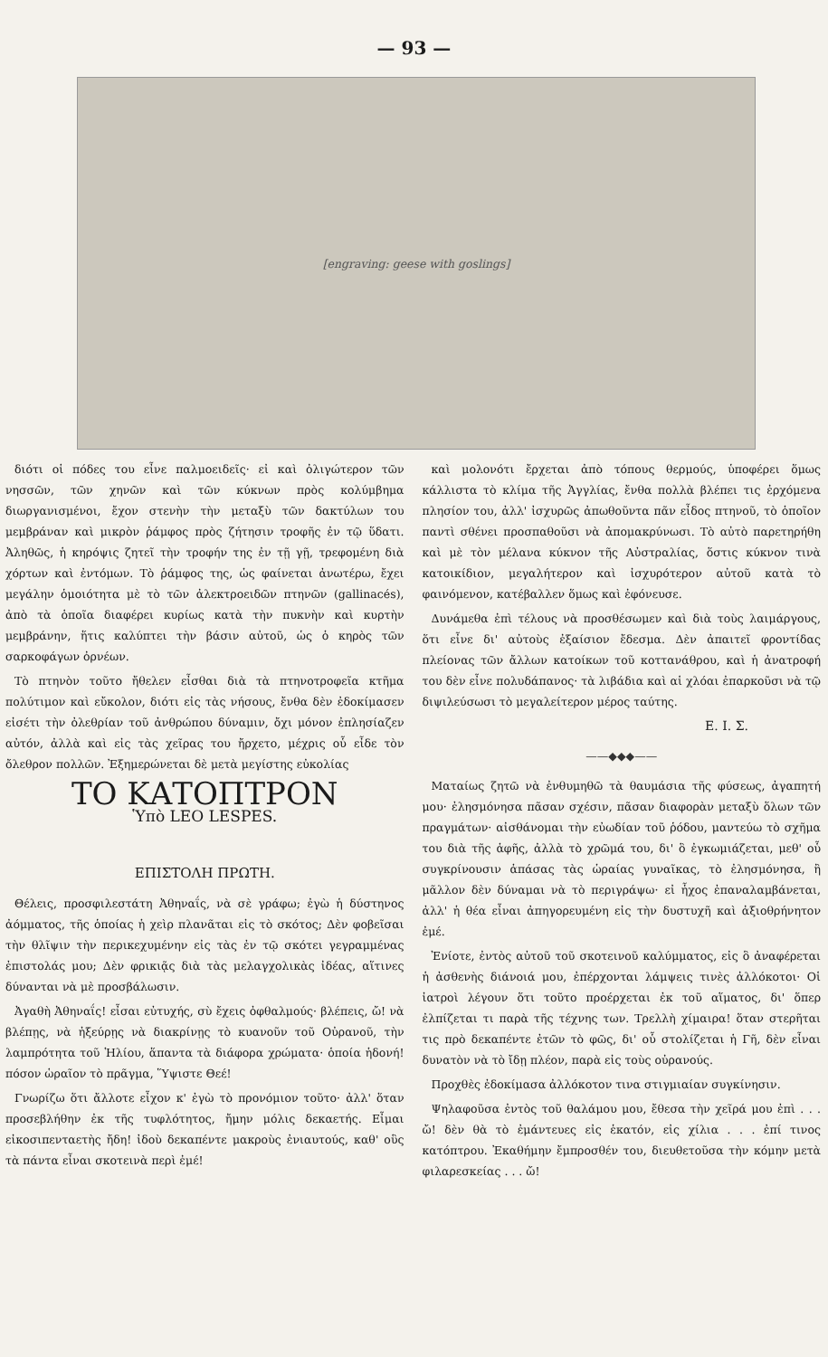— 93 —
[engraving: geese with goslings]
διότι οἱ πόδες του εἶνε παλμοειδεῖς· εἰ καὶ ὀλιγώτερον τῶν νησσῶν, τῶν χηνῶν καὶ τῶν κύκνων πρὸς κολύμβημα διωργανισμένοι, ἔχον στενὴν τὴν μεταξὺ τῶν δακτύλων του μεμβράναν καὶ μικρὸν ῥάμφος πρὸς ζήτησιν τροφῆς ἐν τῷ ὕδατι. Ἀληθῶς, ἡ κηρόψις ζητεῖ τὴν τροφήν της ἐν τῇ γῇ, τρεφομένη διὰ χόρτων καὶ ἐντόμων. Τὸ ῥάμφος της, ὡς φαίνεται ἀνωτέρω, ἔχει μεγάλην ὁμοιότητα μὲ τὸ τῶν ἀλεκτροειδῶν πτηνῶν (gallinacés), ἀπὸ τὰ ὁποῖα διαφέρει κυρίως κατὰ τὴν πυκνὴν καὶ κυρτὴν μεμβράνην, ἥτις καλύπτει τὴν βάσιν αὐτοῦ, ὡς ὁ κηρὸς τῶν σαρκοφάγων ὀρνέων.
Τὸ πτηνὸν τοῦτο ἤθελεν εἶσθαι διὰ τὰ πτηνοτροφεῖα κτῆμα πολύτιμον καὶ εὔκολον, διότι εἰς τὰς νήσους, ἔνθα δὲν ἐδοκίμασεν εἰσέτι τὴν ὀλεθρίαν τοῦ ἀνθρώπου δύναμιν, ὄχι μόνον ἐπλησίαζεν αὐτόν, ἀλλὰ καὶ εἰς τὰς χεῖρας του ἤρχετο, μέχρις οὗ εἶδε τὸν ὄλεθρον πολλῶν. Ἐξημερώνεται δὲ μετὰ μεγίστης εὐκολίας
ΤΟ ΚΑΤΟΠΤΡΟΝ
Ὑπὸ LEO LESPES.
ΕΠΙΣΤΟΛΗ ΠΡΩΤΗ.
Θέλεις, προσφιλεστάτη Ἀθηναΐς, νὰ σὲ γράφω; ἐγὼ ἡ δύστηνος ἀόμματος, τῆς ὁποίας ἡ χεὶρ πλανᾶται εἰς τὸ σκότος; Δὲν φοβεῖσαι τὴν θλῖψιν τὴν περικεχυμένην εἰς τὰς ἐν τῷ σκότει γεγραμμένας ἐπιστολάς μου; Δὲν φρικιᾷς διὰ τὰς μελαγχολικὰς ἰδέας, αἵτινες δύνανται νὰ μὲ προσβάλωσιν.
Ἀγαθὴ Ἀθηναΐς! εἶσαι εὐτυχής, σὺ ἔχεις ὀφθαλμούς· βλέπεις, ὤ! νὰ βλέπῃς, νὰ ἠξεύρῃς νὰ διακρίνῃς τὸ κυανοῦν τοῦ Οὐρανοῦ, τὴν λαμπρότητα τοῦ Ἡλίου, ἅπαντα τὰ διάφορα χρώματα· ὁποία ἡδονή! πόσον ὡραῖον τὸ πρᾶγμα, Ὕψιστε Θεέ!
Γνωρίζω ὅτι ἄλλοτε εἶχον κ' ἐγὼ τὸ προνόμιον τοῦτο· ἀλλ' ὅταν προσεβλήθην ἐκ τῆς τυφλότητος, ἤμην μόλις δεκαετής. Εἶμαι εἰκοσιπενταετὴς ἤδη! ἰδοὺ δεκαπέντε μακροὺς ἐνιαυτούς, καθ' οὓς τὰ πάντα εἶναι σκοτεινὰ περὶ ἐμέ!
καὶ μολονότι ἔρχεται ἀπὸ τόπους θερμούς, ὑποφέρει ὅμως κάλλιστα τὸ κλίμα τῆς Ἀγγλίας, ἔνθα πολλὰ βλέπει τις ἐρχόμενα πλησίον του, ἀλλ' ἰσχυρῶς ἀπωθοῦντα πᾶν εἶδος πτηνοῦ, τὸ ὁποῖον παντὶ σθένει προσπαθοῦσι νὰ ἀπομακρύνωσι. Τὸ αὐτὸ παρετηρήθη καὶ μὲ τὸν μέλανα κύκνον τῆς Αὐστραλίας, ὅστις κύκνον τινὰ κατοικίδιον, μεγαλήτερον καὶ ἰσχυρότερον αὐτοῦ κατὰ τὸ φαινόμενον, κατέβαλλεν ὅμως καὶ ἐφόνευσε.
Δυνάμεθα ἐπὶ τέλους νὰ προσθέσωμεν καὶ διὰ τοὺς λαιμάργους, ὅτι εἶνε δι' αὐτοὺς ἐξαίσιον ἔδεσμα. Δὲν ἀπαιτεῖ φροντίδας πλείονας τῶν ἄλλων κατοίκων τοῦ κοττανάθρου, καὶ ἡ ἀνατροφή του δὲν εἶνε πολυδάπανος· τὰ λιβάδια καὶ αἱ χλόαι ἐπαρκοῦσι νὰ τῷ διψιλεύσωσι τὸ μεγαλείτερον μέρος ταύτης.
Ε. Ι. Σ.
——◆◆◆——
Ματαίως ζητῶ νὰ ἐνθυμηθῶ τὰ θαυμάσια τῆς φύσεως, ἀγαπητή μου· ἐλησμόνησα πᾶσαν σχέσιν, πᾶσαν διαφορὰν μεταξὺ ὅλων τῶν πραγμάτων· αἰσθάνομαι τὴν εὐωδίαν τοῦ ῥόδου, μαντεύω τὸ σχῆμα του διὰ τῆς ἁφῆς, ἀλλὰ τὸ χρῶμά του, δι' ὃ ἐγκωμιάζεται, μεθ' οὗ συγκρίνουσιν ἁπάσας τὰς ὡραίας γυναῖκας, τὸ ἐλησμόνησα, ἢ μᾶλλον δὲν δύναμαι νὰ τὸ περιγράψω· εἰ ἦχος ἐπαναλαμβάνεται, ἀλλ' ἡ θέα εἶναι ἀπηγορευμένη εἰς τὴν δυστυχῆ καὶ ἀξιοθρήνητον ἐμέ.
Ἐνίοτε, ἐντὸς αὐτοῦ τοῦ σκοτεινοῦ καλύμματος, εἰς ὃ ἀναφέρεται ἡ ἀσθενὴς διάνοιά μου, ἐπέρχονται λάμψεις τινὲς ἀλλόκοτοι· Οἱ ἰατροὶ λέγουν ὅτι τοῦτο προέρχεται ἐκ τοῦ αἵματος, δι' ὅπερ ἐλπίζεται τι παρὰ τῆς τέχνης των. Τρελλὴ χίμαιρα! ὅταν στερῆται τις πρὸ δεκαπέντε ἐτῶν τὸ φῶς, δι' οὗ στολίζεται ἡ Γῆ, δὲν εἶναι δυνατὸν νὰ τὸ ἴδῃ πλέον, παρὰ εἰς τοὺς οὐρανούς.
Προχθὲς ἐδοκίμασα ἀλλόκοτον τινα στιγμιαίαν συγκίνησιν.
Ψηλαφοῦσα ἐντὸς τοῦ θαλάμου μου, ἔθεσα τὴν χεῖρά μου ἐπὶ . . . ὤ! δὲν θὰ τὸ ἐμάντευες εἰς ἑκατόν, εἰς χίλια . . . ἐπί τινος κατόπτρου. Ἐκαθήμην ἔμπροσθέν του, διευθετοῦσα τὴν κόμην μετὰ φιλαρεσκείας . . . ὤ!